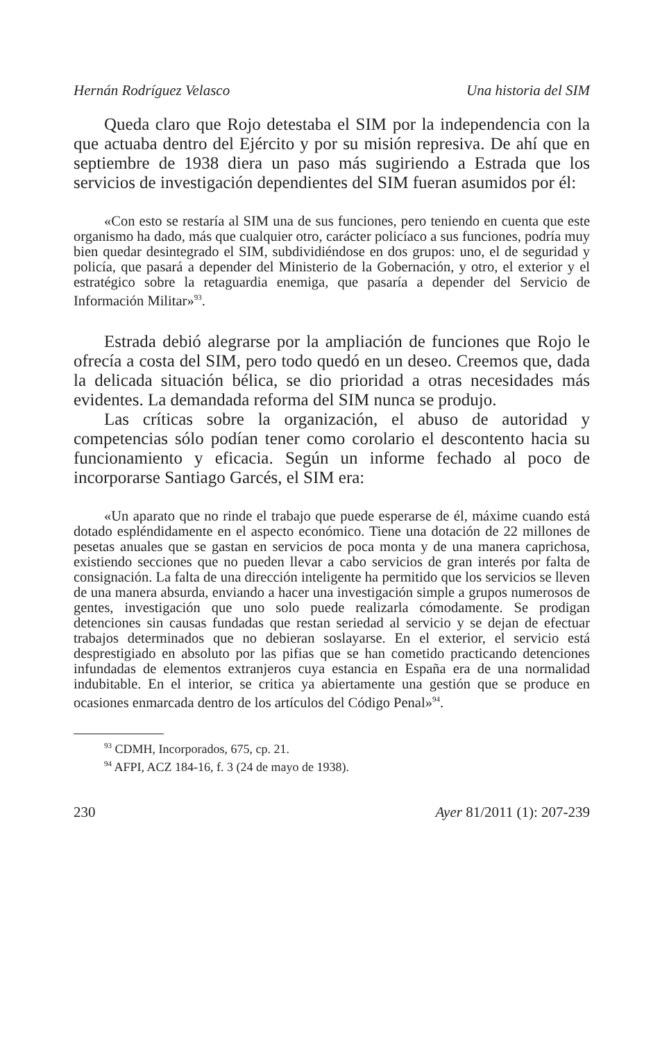Hernán Rodríguez Velasco Una historia del SIM
Queda claro que Rojo detestaba el SIM por la independencia con la que actuaba dentro del Ejército y por su misión represiva. De ahí que en septiembre de 1938 diera un paso más sugiriendo a Estrada que los servicios de investigación dependientes del SIM fueran asumidos por él:
«Con esto se restaría al SIM una de sus funciones, pero teniendo en cuenta que este organismo ha dado, más que cualquier otro, carácter policíaco a sus funciones, podría muy bien quedar desintegrado el SIM, subdividiéndose en dos grupos: uno, el de seguridad y policía, que pasará a depender del Ministerio de la Gobernación, y otro, el exterior y el estratégico sobre la retaguardia enemiga, que pasaría a depender del Servicio de Información Militar»<sup>93</sup>.
Estrada debió alegrarse por la ampliación de funciones que Rojo le ofrecía a costa del SIM, pero todo quedó en un deseo. Creemos que, dada la delicada situación bélica, se dio prioridad a otras necesidades más evidentes. La demandada reforma del SIM nunca se produjo.
Las críticas sobre la organización, el abuso de autoridad y competencias sólo podían tener como corolario el descontento hacia su funcionamiento y eficacia. Según un informe fechado al poco de incorporarse Santiago Garcés, el SIM era:
«Un aparato que no rinde el trabajo que puede esperarse de él, máxime cuando está dotado espléndidamente en el aspecto económico. Tiene una dotación de 22 millones de pesetas anuales que se gastan en servicios de poca monta y de una manera caprichosa, existiendo secciones que no pueden llevar a cabo servicios de gran interés por falta de consignación. La falta de una dirección inteligente ha permitido que los servicios se lleven de una manera absurda, enviando a hacer una investigación simple a grupos numerosos de gentes, investigación que uno solo puede realizarla cómodamente. Se prodigan detenciones sin causas fundadas que restan seriedad al servicio y se dejan de efectuar trabajos determinados que no debieran soslayarse. En el exterior, el servicio está desprestigiado en absoluto por las pifias que se han cometido practicando detenciones infundadas de elementos extranjeros cuya estancia en España era de una normalidad indubitable. En el interior, se critica ya abiertamente una gestión que se produce en ocasiones enmarcada dentro de los artículos del Código Penal»<sup>94</sup>.
<sup>93</sup> CDMH, Incorporados, 675, cp. 21.
<sup>94</sup> AFPI, ACZ 184-16, f. 3 (24 de mayo de 1938).
230 Ayer 81/2011 (1): 207-239